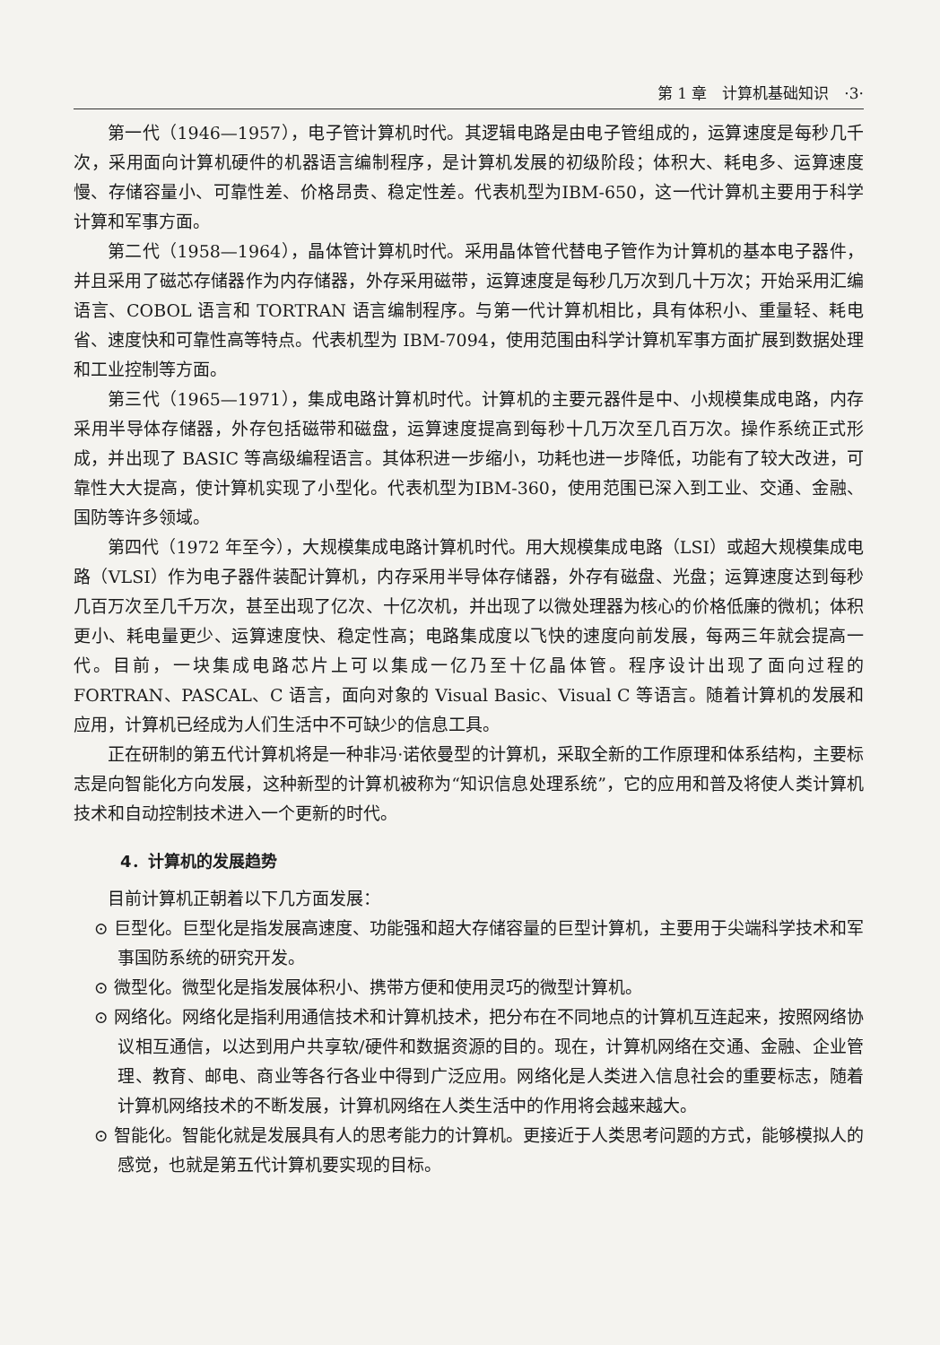第 1 章　计算机基础知识　·3·
第一代（1946—1957），电子管计算机时代。其逻辑电路是由电子管组成的，运算速度是每秒几千次，采用面向计算机硬件的机器语言编制程序，是计算机发展的初级阶段；体积大、耗电多、运算速度慢、存储容量小、可靠性差、价格昂贵、稳定性差。代表机型为IBM-650，这一代计算机主要用于科学计算和军事方面。
第二代（1958—1964），晶体管计算机时代。采用晶体管代替电子管作为计算机的基本电子器件，并且采用了磁芯存储器作为内存储器，外存采用磁带，运算速度是每秒几万次到几十万次；开始采用汇编语言、COBOL 语言和 TORTRAN 语言编制程序。与第一代计算机相比，具有体积小、重量轻、耗电省、速度快和可靠性高等特点。代表机型为 IBM-7094，使用范围由科学计算机军事方面扩展到数据处理和工业控制等方面。
第三代（1965—1971），集成电路计算机时代。计算机的主要元器件是中、小规模集成电路，内存采用半导体存储器，外存包括磁带和磁盘，运算速度提高到每秒十几万次至几百万次。操作系统正式形成，并出现了 BASIC 等高级编程语言。其体积进一步缩小，功耗也进一步降低，功能有了较大改进，可靠性大大提高，使计算机实现了小型化。代表机型为IBM-360，使用范围已深入到工业、交通、金融、国防等许多领域。
第四代（1972 年至今），大规模集成电路计算机时代。用大规模集成电路（LSI）或超大规模集成电路（VLSI）作为电子器件装配计算机，内存采用半导体存储器，外存有磁盘、光盘；运算速度达到每秒几百万次至几千万次，甚至出现了亿次、十亿次机，并出现了以微处理器为核心的价格低廉的微机；体积更小、耗电量更少、运算速度快、稳定性高；电路集成度以飞快的速度向前发展，每两三年就会提高一代。目前，一块集成电路芯片上可以集成一亿乃至十亿晶体管。程序设计出现了面向过程的 FORTRAN、PASCAL、C 语言，面向对象的 Visual Basic、Visual C 等语言。随着计算机的发展和应用，计算机已经成为人们生活中不可缺少的信息工具。
正在研制的第五代计算机将是一种非冯·诺依曼型的计算机，采取全新的工作原理和体系结构，主要标志是向智能化方向发展，这种新型的计算机被称为“知识信息处理系统”，它的应用和普及将使人类计算机技术和自动控制技术进入一个更新的时代。
4．计算机的发展趋势
目前计算机正朝着以下几方面发展：
⊙ 巨型化。巨型化是指发展高速度、功能强和超大存储容量的巨型计算机，主要用于尖端科学技术和军事国防系统的研究开发。
⊙ 微型化。微型化是指发展体积小、携带方便和使用灵巧的微型计算机。
⊙ 网络化。网络化是指利用通信技术和计算机技术，把分布在不同地点的计算机互连起来，按照网络协议相互通信，以达到用户共享软/硬件和数据资源的目的。现在，计算机网络在交通、金融、企业管理、教育、邮电、商业等各行各业中得到广泛应用。网络化是人类进入信息社会的重要标志，随着计算机网络技术的不断发展，计算机网络在人类生活中的作用将会越来越大。
⊙ 智能化。智能化就是发展具有人的思考能力的计算机。更接近于人类思考问题的方式，能够模拟人的感觉，也就是第五代计算机要实现的目标。